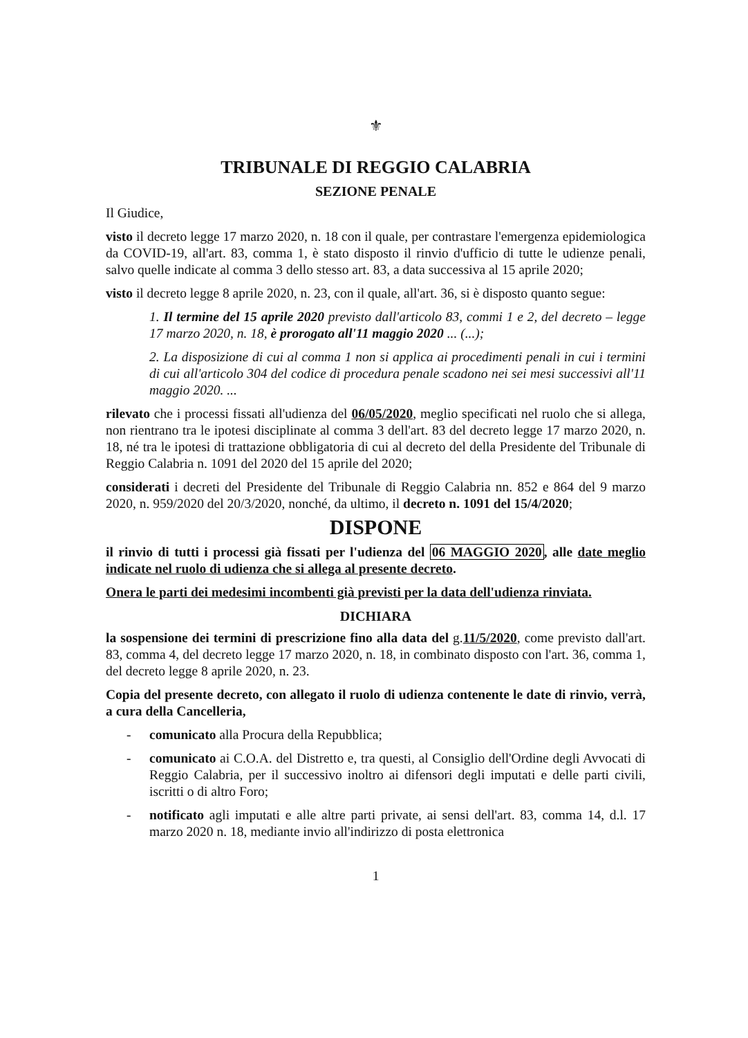⚜
TRIBUNALE DI REGGIO CALABRIA
SEZIONE PENALE
Il Giudice,
visto il decreto legge 17 marzo 2020, n. 18 con il quale, per contrastare l'emergenza epidemiologica da COVID-19, all'art. 83, comma 1, è stato disposto il rinvio d'ufficio di tutte le udienze penali, salvo quelle indicate al comma 3 dello stesso art. 83, a data successiva al 15 aprile 2020;
visto il decreto legge 8 aprile 2020, n. 23, con il quale, all'art. 36, si è disposto quanto segue:
1. Il termine del 15 aprile 2020 previsto dall'articolo 83, commi 1 e 2, del decreto – legge 17 marzo 2020, n. 18, è prorogato all'11 maggio 2020 ... (...);
2. La disposizione di cui al comma 1 non si applica ai procedimenti penali in cui i termini di cui all'articolo 304 del codice di procedura penale scadono nei sei mesi successivi all'11 maggio 2020. ...
rilevato che i processi fissati all'udienza del 06/05/2020, meglio specificati nel ruolo che si allega, non rientrano tra le ipotesi disciplinate al comma 3 dell'art. 83 del decreto legge 17 marzo 2020, n. 18, né tra le ipotesi di trattazione obbligatoria di cui al decreto del della Presidente del Tribunale di Reggio Calabria n. 1091 del 2020 del 15 aprile del 2020;
considerati i decreti del Presidente del Tribunale di Reggio Calabria nn. 852 e 864 del 9 marzo 2020, n. 959/2020 del 20/3/2020, nonché, da ultimo, il decreto n. 1091 del 15/4/2020;
DISPONE
il rinvio di tutti i processi già fissati per l'udienza del 06 MAGGIO 2020, alle date meglio indicate nel ruolo di udienza che si allega al presente decreto.
Onera le parti dei medesimi incombenti già previsti per la data dell'udienza rinviata.
DICHIARA
la sospensione dei termini di prescrizione fino alla data del g.11/5/2020, come previsto dall'art. 83, comma 4, del decreto legge 17 marzo 2020, n. 18, in combinato disposto con l'art. 36, comma 1, del decreto legge 8 aprile 2020, n. 23.
Copia del presente decreto, con allegato il ruolo di udienza contenente le date di rinvio, verrà, a cura della Cancelleria,
- comunicato alla Procura della Repubblica;
- comunicato ai C.O.A. del Distretto e, tra questi, al Consiglio dell'Ordine degli Avvocati di Reggio Calabria, per il successivo inoltro ai difensori degli imputati e delle parti civili, iscritti o di altro Foro;
- notificato agli imputati e alle altre parti private, ai sensi dell'art. 83, comma 14, d.l. 17 marzo 2020 n. 18, mediante invio all'indirizzo di posta elettronica
1